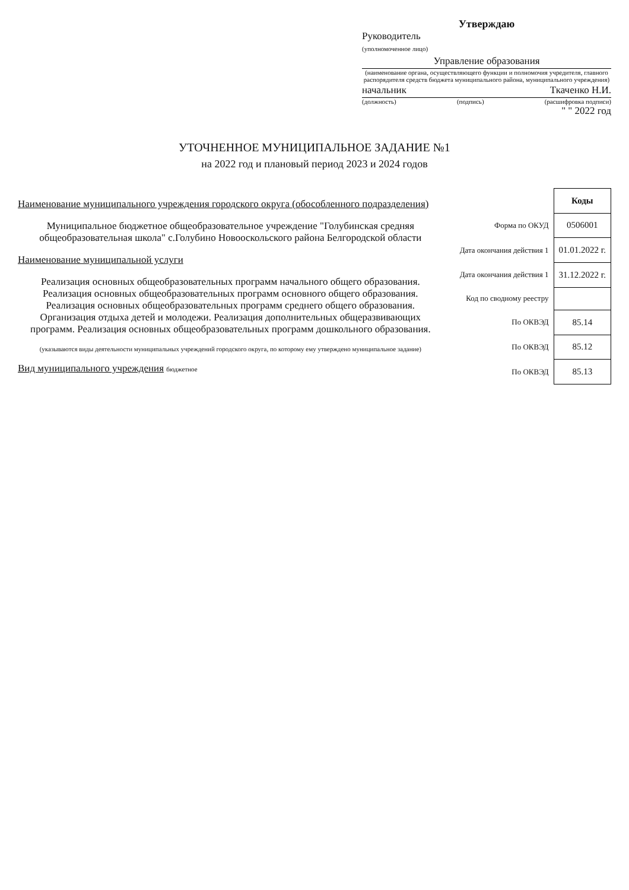Утверждаю
Руководитель
(уполномоченное лицо)
Управление образования
(наименование органа, осуществляющего функции и полномочия учредителя, главного распорядителя средств бюджета муниципального района, муниципального учреждения)
начальник Ткаченко Н.И.
(должность) (подпись) (расшифровка подписи)
" " 2022 год
УТОЧНЕННОЕ МУНИЦИПАЛЬНОЕ ЗАДАНИЕ №1
на 2022 год и плановый период 2023 и 2024 годов
Наименование муниципального учреждения городского округа (обособленного подразделения)
Муниципальное бюджетное общеобразовательное учреждение "Голубинская средняя общеобразовательная школа" с.Голубино Новооскольского района Белгородской области
Наименование муниципальной услуги
Реализация основных общеобразовательных программ начального общего образования. Реализация основных общеобразовательных программ основного общего образования. Реализация основных общеобразовательных программ среднего общего образования. Организация отдыха детей и молодежи. Реализация дополнительных общеразвивающих программ. Реализация основных общеобразовательных программ дошкольного образования.
(указываются виды деятельности муниципальных учреждений городского округа, по которому ему утверждено муниципальное задание)
Вид муниципального учреждения бюджетное
| | Коды |
| Форма по ОКУД | 0506001 |
| Дата окончания действия 1 | 01.01.2022 г. |
| Дата окончания действия 1 | 31.12.2022 г. |
| Код по сводному реестру | |
| По ОКВЭД | 85.14 |
| По ОКВЭД | 85.12 |
| По ОКВЭД | 85.13 |